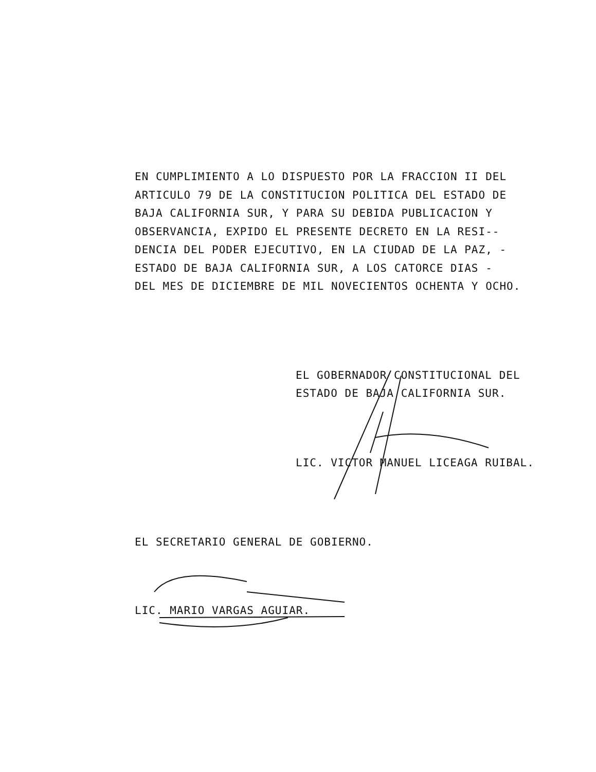EN CUMPLIMIENTO A LO DISPUESTO POR LA FRACCION II DEL
ARTICULO 79 DE LA CONSTITUCION POLITICA DEL ESTADO DE
BAJA CALIFORNIA SUR, Y PARA SU DEBIDA PUBLICACION Y
OBSERVANCIA, EXPIDO EL PRESENTE DECRETO EN LA RESI--
DENCIA DEL PODER EJECUTIVO, EN LA CIUDAD DE LA PAZ, -
ESTADO DE BAJA CALIFORNIA SUR, A LOS CATORCE DIAS -
DEL MES DE DICIEMBRE DE MIL NOVECIENTOS OCHENTA Y OCHO.
EL GOBERNADOR CONSTITUCIONAL DEL
ESTADO DE BAJA CALIFORNIA SUR.
LIC. VICTOR MANUEL LICEAGA RUIBAL.
EL SECRETARIO GENERAL DE GOBIERNO.
LIC. MARIO VARGAS AGUIAR.